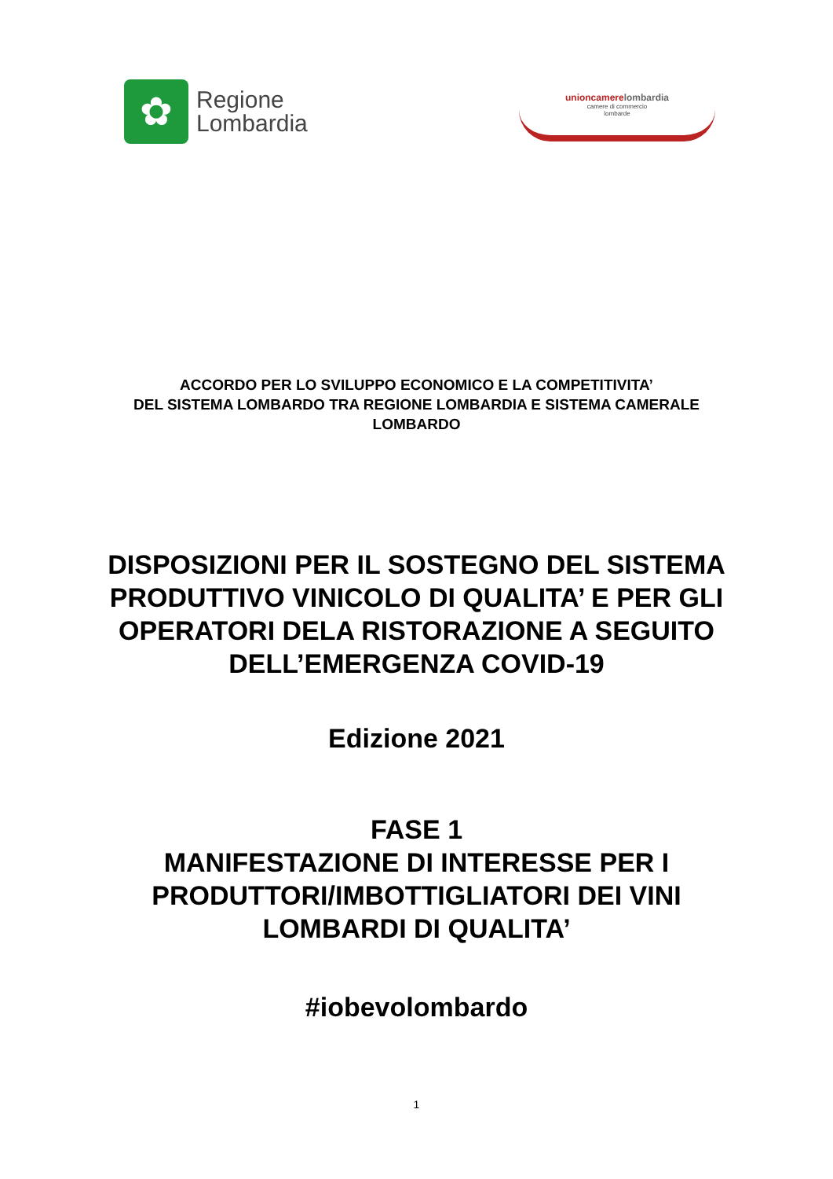✿
Regione
Lombardia
unioncamerelombardia
camere di commercio
lombarde
ACCORDO PER LO SVILUPPO ECONOMICO E LA COMPETITIVITA’
DEL SISTEMA LOMBARDO TRA REGIONE LOMBARDIA E SISTEMA CAMERALE
LOMBARDO
DISPOSIZIONI PER IL SOSTEGNO DEL SISTEMA
PRODUTTIVO VINICOLO DI QUALITA’ E PER GLI
OPERATORI DELA RISTORAZIONE A SEGUITO
DELL’EMERGENZA COVID-19
Edizione 2021
FASE 1
MANIFESTAZIONE DI INTERESSE PER I
PRODUTTORI/IMBOTTIGLIATORI DEI VINI
LOMBARDI DI QUALITA’
#iobevolombardo
1